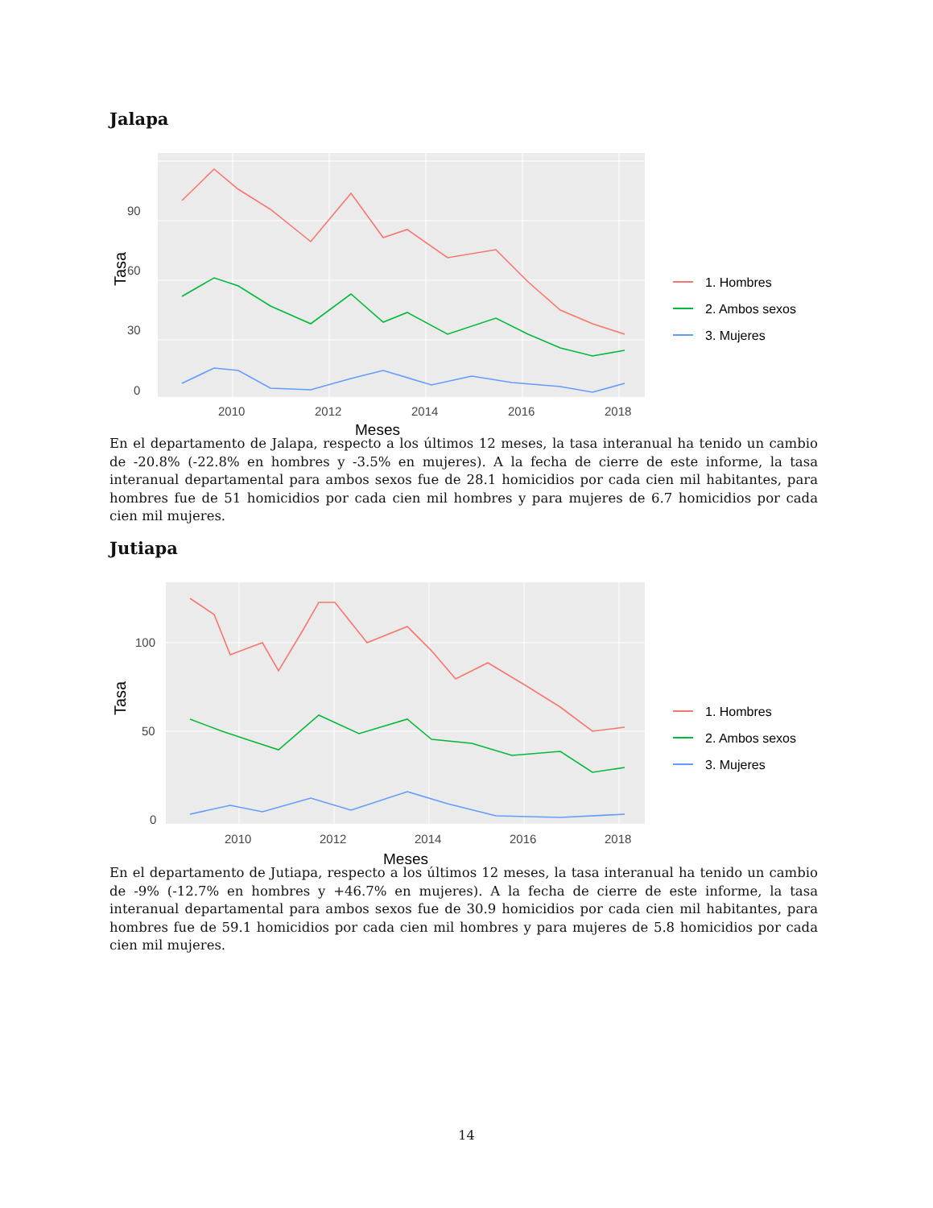Jalapa
Tasa
0
30
60
90
2010
2012
2014
2016
2018
Meses
1. Hombres
2. Ambos sexos
3. Mujeres
En el departamento de Jalapa, respecto a los últimos 12 meses, la tasa interanual ha tenido un cambio de -20.8% (-22.8% en hombres y -3.5% en mujeres). A la fecha de cierre de este informe, la tasa interanual departamental para ambos sexos fue de 28.1 homicidios por cada cien mil habitantes, para hombres fue de 51 homicidios por cada cien mil hombres y para mujeres de 6.7 homicidios por cada cien mil mujeres.
Jutiapa
Tasa
0
50
100
2010
2012
2014
2016
2018
Meses
1. Hombres
2. Ambos sexos
3. Mujeres
En el departamento de Jutiapa, respecto a los últimos 12 meses, la tasa interanual ha tenido un cambio de -9% (-12.7% en hombres y +46.7% en mujeres). A la fecha de cierre de este informe, la tasa interanual departamental para ambos sexos fue de 30.9 homicidios por cada cien mil habitantes, para hombres fue de 59.1 homicidios por cada cien mil hombres y para mujeres de 5.8 homicidios por cada cien mil mujeres.
14